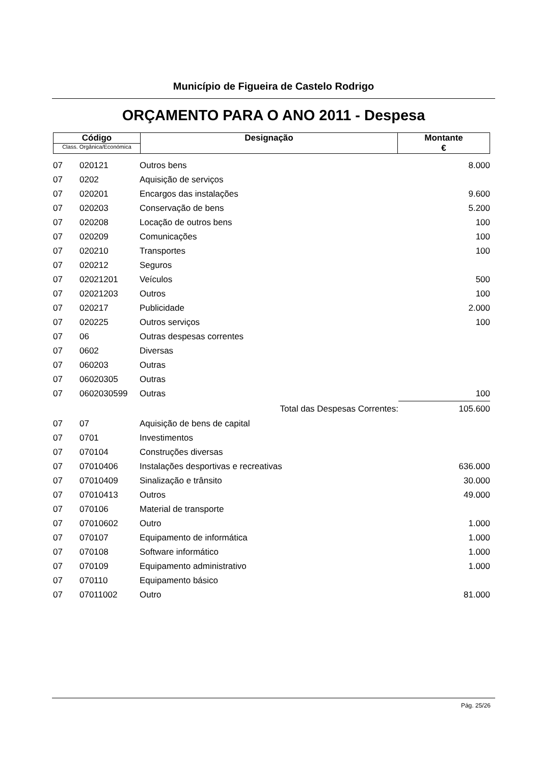Município de Figueira de Castelo Rodrigo
ORÇAMENTO PARA O ANO 2011 - Despesa
| Código Class. Orgânica/Económica | Designação | Montante € |
| 07 | 020121 | Outros bens | 8.000 |
| 07 | 0202 | Aquisição de serviços | |
| 07 | 020201 | Encargos das instalações | 9.600 |
| 07 | 020203 | Conservação de bens | 5.200 |
| 07 | 020208 | Locação de outros bens | 100 |
| 07 | 020209 | Comunicações | 100 |
| 07 | 020210 | Transportes | 100 |
| 07 | 020212 | Seguros | |
| 07 | 02021201 | Veículos | 500 |
| 07 | 02021203 | Outros | 100 |
| 07 | 020217 | Publicidade | 2.000 |
| 07 | 020225 | Outros serviços | 100 |
| 07 | 06 | Outras despesas correntes | |
| 07 | 0602 | Diversas | |
| 07 | 060203 | Outras | |
| 07 | 06020305 | Outras | |
| 07 | 0602030599 | Outras | 100 |
| Total das Despesas Correntes: | | | 105.600 |
| 07 | 07 | Aquisição de bens de capital | |
| 07 | 0701 | Investimentos | |
| 07 | 070104 | Construções diversas | |
| 07 | 07010406 | Instalações desportivas e recreativas | 636.000 |
| 07 | 07010409 | Sinalização e trânsito | 30.000 |
| 07 | 07010413 | Outros | 49.000 |
| 07 | 070106 | Material de transporte | |
| 07 | 07010602 | Outro | 1.000 |
| 07 | 070107 | Equipamento de informática | 1.000 |
| 07 | 070108 | Software informático | 1.000 |
| 07 | 070109 | Equipamento administrativo | 1.000 |
| 07 | 070110 | Equipamento básico | |
| 07 | 07011002 | Outro | 81.000 |
Pág. 25/26